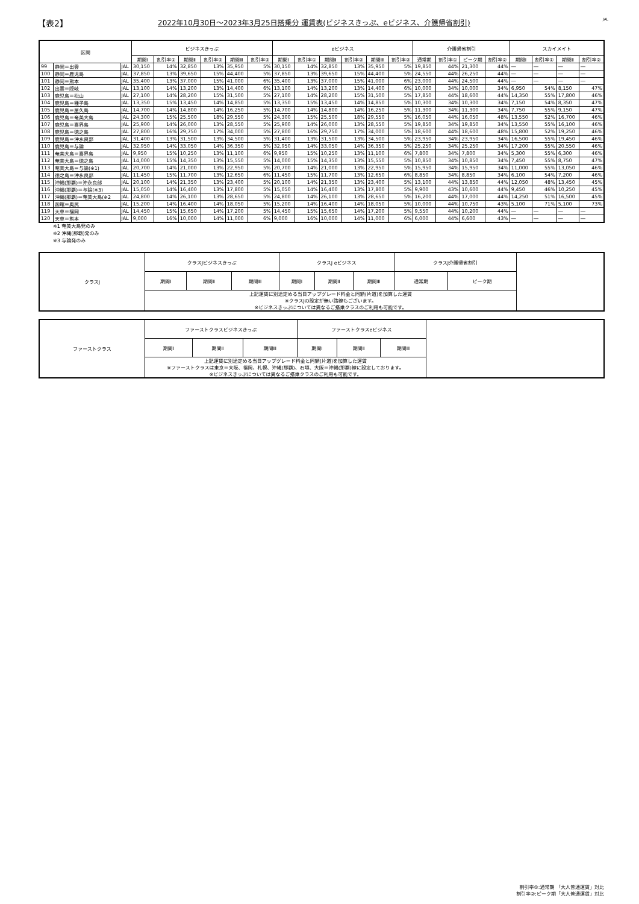【表2】
2022年10月30日～2023年3月25日搭乗分 運賃表(ビジネスきっぷ、eビジネス、介護帰省割引)
JAL
| 区間 | | | ビジネスきっぷ | | | | | | eビジネス | | | | | | 介護帰省割引 | | | | スカイメイト | | | |
| --- | --- | --- | --- | --- | --- | --- | --- | --- | --- | --- | --- | --- | --- | --- | --- | --- | --- | --- | --- | --- | --- | --- |
| | | | 期間Ⅰ | 割引率① | 期間Ⅱ | 割引率② | 期間Ⅲ | 割引率② | 期間Ⅰ | 割引率① | 期間Ⅱ | 割引率② | 期間Ⅲ | 割引率② | 通常期 | 割引率① | ピーク期 | 割引率② | 期間Ⅰ | 割引率① | 期間Ⅱ | 割引率② |
| 99 | 静岡＝出雲 | JAL | 30,150 | 14% | 32,850 | 13% | 35,950 | 5% | 30,150 | 14% | 32,850 | 13% | 35,950 | 5% | 19,850 | 44% | 21,300 | 44% | ― | ― | ― | ― |
| 100 | 静岡＝鹿児島 | JAL | 37,850 | 13% | 39,650 | 15% | 44,400 | 5% | 37,850 | 13% | 39,650 | 15% | 44,400 | 5% | 24,550 | 44% | 26,250 | 44% | ― | ― | ― | ― |
| 101 | 静岡＝熊本 | JAL | 35,400 | 13% | 37,000 | 15% | 41,000 | 6% | 35,400 | 13% | 37,000 | 15% | 41,000 | 6% | 23,000 | 44% | 24,500 | 44% | ― | ― | ― | ― |
| 102 | 出雲＝隠岐 | JAL | 13,100 | 14% | 13,200 | 13% | 14,400 | 6% | 13,100 | 14% | 13,200 | 13% | 14,400 | 6% | 10,000 | 34% | 10,000 | 34% | 6,950 | 54% | 8,150 | 47% |
| 103 | 鹿児島＝松山 | JAL | 27,100 | 14% | 28,200 | 15% | 31,500 | 5% | 27,100 | 14% | 28,200 | 15% | 31,500 | 5% | 17,850 | 44% | 18,600 | 44% | 14,350 | 55% | 17,800 | 46% |
| 104 | 鹿児島＝種子島 | JAL | 13,350 | 15% | 13,450 | 14% | 14,850 | 5% | 13,350 | 15% | 13,450 | 14% | 14,850 | 5% | 10,300 | 34% | 10,300 | 34% | 7,150 | 54% | 8,350 | 47% |
| 105 | 鹿児島＝屋久島 | JAL | 14,700 | 14% | 14,800 | 14% | 16,250 | 5% | 14,700 | 14% | 14,800 | 14% | 16,250 | 5% | 11,300 | 34% | 11,300 | 34% | 7,750 | 55% | 9,150 | 47% |
| 106 | 鹿児島＝奄美大島 | JAL | 24,300 | 15% | 25,500 | 18% | 29,550 | 5% | 24,300 | 15% | 25,500 | 18% | 29,550 | 5% | 16,050 | 44% | 16,050 | 48% | 13,550 | 52% | 16,700 | 46% |
| 107 | 鹿児島＝喜界島 | JAL | 25,900 | 14% | 26,000 | 13% | 28,550 | 5% | 25,900 | 14% | 26,000 | 13% | 28,550 | 5% | 19,850 | 34% | 19,850 | 34% | 13,550 | 55% | 16,100 | 46% |
| 108 | 鹿児島＝徳之島 | JAL | 27,800 | 16% | 29,750 | 17% | 34,000 | 5% | 27,800 | 16% | 29,750 | 17% | 34,000 | 5% | 18,600 | 44% | 18,600 | 48% | 15,800 | 52% | 19,250 | 46% |
| 109 | 鹿児島＝沖永良部 | JAL | 31,400 | 13% | 31,500 | 13% | 34,500 | 5% | 31,400 | 13% | 31,500 | 13% | 34,500 | 5% | 23,950 | 34% | 23,950 | 34% | 16,500 | 55% | 19,450 | 46% |
| 110 | 鹿児島＝与論 | JAL | 32,950 | 14% | 33,050 | 14% | 36,350 | 5% | 32,950 | 14% | 33,050 | 14% | 36,350 | 5% | 25,250 | 34% | 25,250 | 34% | 17,200 | 55% | 20,550 | 46% |
| 111 | 奄美大島＝喜界島 | JAL | 9,950 | 15% | 10,250 | 13% | 11,100 | 6% | 9,950 | 15% | 10,250 | 13% | 11,100 | 6% | 7,800 | 34% | 7,800 | 34% | 5,300 | 55% | 6,300 | 46% |
| 112 | 奄美大島＝徳之島 | JAL | 14,000 | 15% | 14,350 | 13% | 15,550 | 5% | 14,000 | 15% | 14,350 | 13% | 15,550 | 5% | 10,850 | 34% | 10,850 | 34% | 7,450 | 55% | 8,750 | 47% |
| 113 | 奄美大島＝与論(※1) | JAL | 20,700 | 14% | 21,000 | 13% | 22,950 | 5% | 20,700 | 14% | 21,000 | 13% | 22,950 | 5% | 15,950 | 34% | 15,950 | 34% | 11,000 | 55% | 13,050 | 46% |
| 114 | 徳之島＝沖永良部 | JAL | 11,450 | 15% | 11,700 | 13% | 12,650 | 6% | 11,450 | 15% | 11,700 | 13% | 12,650 | 6% | 8,850 | 34% | 8,850 | 34% | 6,100 | 54% | 7,200 | 46% |
| 115 | 沖縄(那覇)＝沖永良部 | JAL | 20,100 | 14% | 21,350 | 13% | 23,400 | 5% | 20,100 | 14% | 21,350 | 13% | 23,400 | 5% | 13,100 | 44% | 13,850 | 44% | 12,050 | 48% | 13,450 | 45% |
| 116 | 沖縄(那覇)＝与論(※3) | JAL | 15,050 | 14% | 16,400 | 13% | 17,800 | 5% | 15,050 | 14% | 16,400 | 13% | 17,800 | 5% | 9,900 | 43% | 10,600 | 44% | 9,450 | 46% | 10,250 | 45% |
| 117 | 沖縄(那覇)＝奄美大島(※2 | JAL | 24,800 | 14% | 26,100 | 13% | 28,650 | 5% | 24,800 | 14% | 26,100 | 13% | 28,650 | 5% | 16,200 | 44% | 17,000 | 44% | 14,250 | 51% | 16,500 | 45% |
| 118 | 函館＝奥尻 | JAL | 15,200 | 14% | 16,400 | 14% | 18,050 | 5% | 15,200 | 14% | 16,400 | 14% | 18,050 | 5% | 10,000 | 44% | 10,750 | 43% | 5,100 | 71% | 5,100 | 73% |
| 119 | 天草＝福岡 | JAL | 14,450 | 15% | 15,650 | 14% | 17,200 | 5% | 14,450 | 15% | 15,650 | 14% | 17,200 | 5% | 9,550 | 44% | 10,200 | 44% | ― | ― | ― | ― |
| 120 | 天草＝熊本 | JAL | 9,000 | 16% | 10,000 | 14% | 11,000 | 6% | 9,000 | 16% | 10,000 | 14% | 11,000 | 6% | 6,000 | 44% | 6,600 | 43% | ― | ― | ― | ― |
※1 奄美大島発のみ
※2 沖縄(那覇)発のみ
※3 与論発のみ
| クラスJ | クラスJビジネスきっぷ | | | クラスJ eビジネス | | | クラスJ介護帰省割引 | | |
| | 期間Ⅰ | 期間Ⅱ | 期間Ⅲ | 期間Ⅰ | 期間Ⅱ | 期間Ⅲ | 通常期 | ピーク期 | |
| | 上記運賃に別途定める当日アップグレード料金と同額(片道)を加算した運賃 ※クラスJの設定が無い路線もございます。 ※ビジネスきっぷについては異なるご搭乗クラスのご利用も可能です。 | | | | | | | | |
| ファーストクラス | ファーストクラスビジネスきっぷ | | | ファーストクラスeビジネス | | | |
| | 期間Ⅰ | 期間Ⅱ | 期間Ⅲ | 期間Ⅰ | 期間Ⅱ | 期間Ⅲ | |
| | 上記運賃に別途定める当日アップグレード料金と同額(片道)を加算した運賃 ※ファーストクラスは東京＝大阪、福岡、札幌、沖縄(那覇)、石垣、大阪＝沖縄(那覇)線に設定しております。 ※ビジネスきっぷについては異なるご搭乗クラスのご利用も可能です。 | | | | | | |
割引率①:通常期 「大人普通運賃」対比
割引率②:ピーク期「大人普通運賃」対比